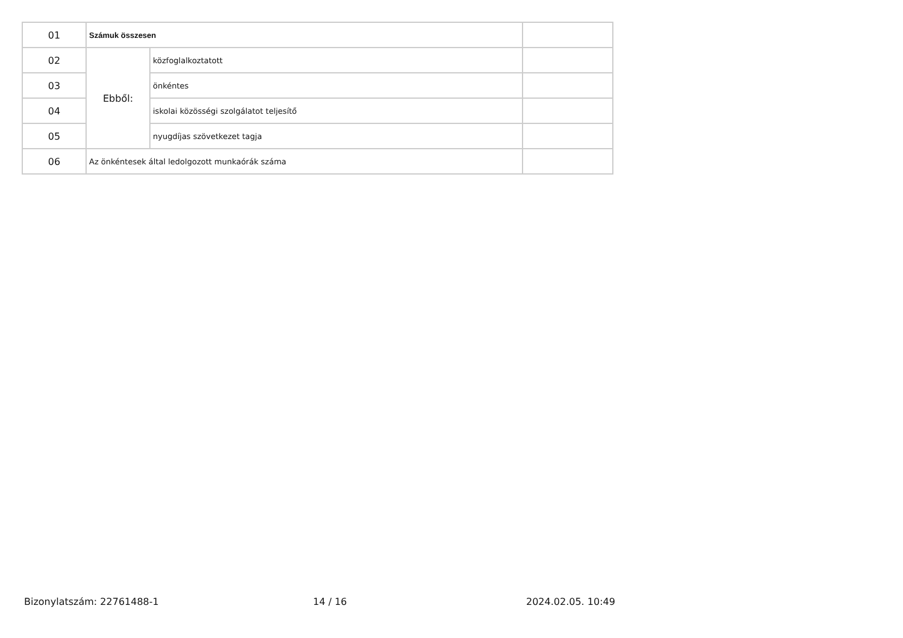| 01 | Számuk összesen | | |
| 02 | Ebből: | közfoglalkoztatott | |
| 03 | | önkéntes | |
| 04 | | iskolai közösségi szolgálatot teljesítő | |
| 05 | | nyugdíjas szövetkezet tagja | |
| 06 | Az önkéntesek által ledolgozott munkaórák száma | | |
Bizonylatszám: 22761488-1 14 / 16 2024.02.05. 10:49